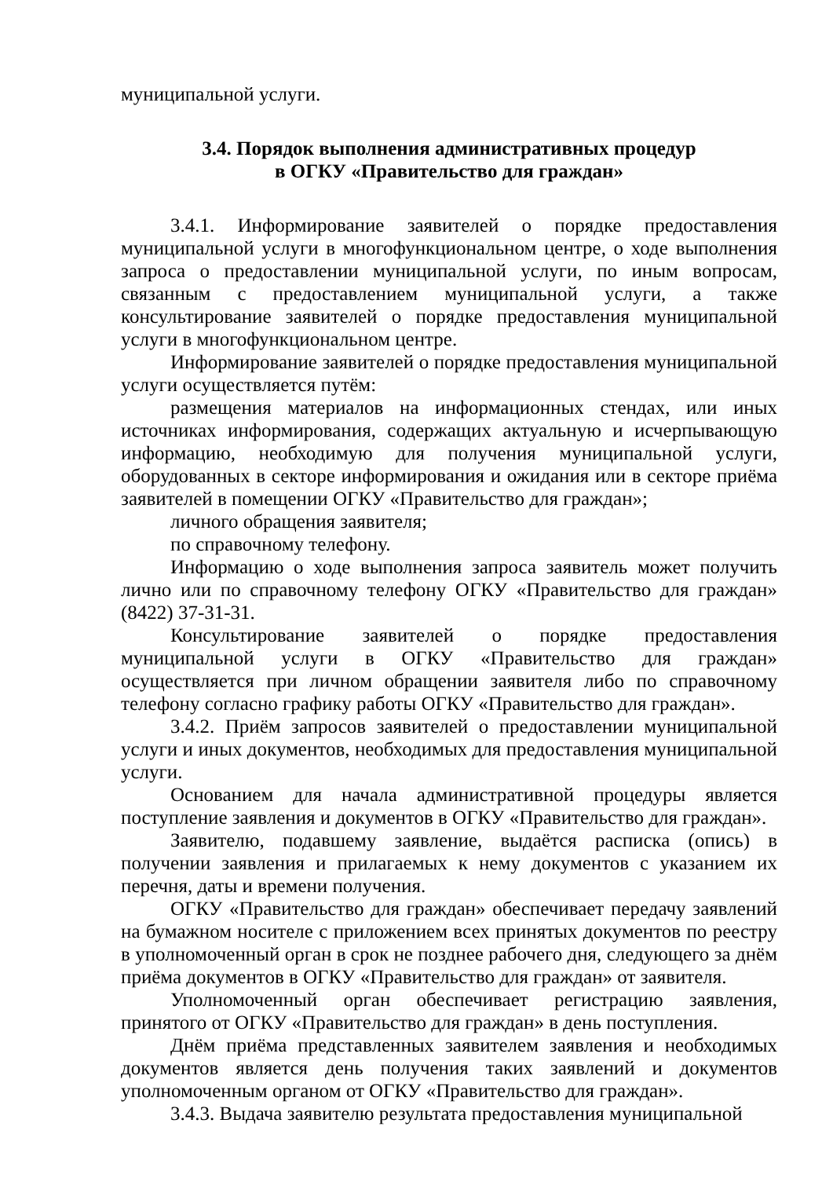муниципальной услуги.
3.4. Порядок выполнения административных процедур
в ОГКУ «Правительство для граждан»
3.4.1. Информирование заявителей о порядке предоставления муниципальной услуги в многофункциональном центре, о ходе выполнения запроса о предоставлении муниципальной услуги, по иным вопросам, связанным с предоставлением муниципальной услуги, а также консультирование заявителей о порядке предоставления муниципальной услуги в многофункциональном центре.
Информирование заявителей о порядке предоставления муниципальной услуги осуществляется путём:
размещения материалов на информационных стендах, или иных источниках информирования, содержащих актуальную и исчерпывающую информацию, необходимую для получения муниципальной услуги, оборудованных в секторе информирования и ожидания или в секторе приёма заявителей в помещении ОГКУ «Правительство для граждан»;
личного обращения заявителя;
по справочному телефону.
Информацию о ходе выполнения запроса заявитель может получить лично или по справочному телефону ОГКУ «Правительство для граждан» (8422) 37-31-31.
Консультирование заявителей о порядке предоставления муниципальной услуги в ОГКУ «Правительство для граждан» осуществляется при личном обращении заявителя либо по справочному телефону согласно графику работы ОГКУ «Правительство для граждан».
3.4.2. Приём запросов заявителей о предоставлении муниципальной услуги и иных документов, необходимых для предоставления муниципальной услуги.
Основанием для начала административной процедуры является поступление заявления и документов в ОГКУ «Правительство для граждан».
Заявителю, подавшему заявление, выдаётся расписка (опись) в получении заявления и прилагаемых к нему документов с указанием их перечня, даты и времени получения.
ОГКУ «Правительство для граждан» обеспечивает передачу заявлений на бумажном носителе с приложением всех принятых документов по реестру в уполномоченный орган в срок не позднее рабочего дня, следующего за днём приёма документов в ОГКУ «Правительство для граждан» от заявителя.
Уполномоченный орган обеспечивает регистрацию заявления, принятого от ОГКУ «Правительство для граждан» в день поступления.
Днём приёма представленных заявителем заявления и необходимых документов является день получения таких заявлений и документов уполномоченным органом от ОГКУ «Правительство для граждан».
3.4.3. Выдача заявителю результата предоставления муниципальной